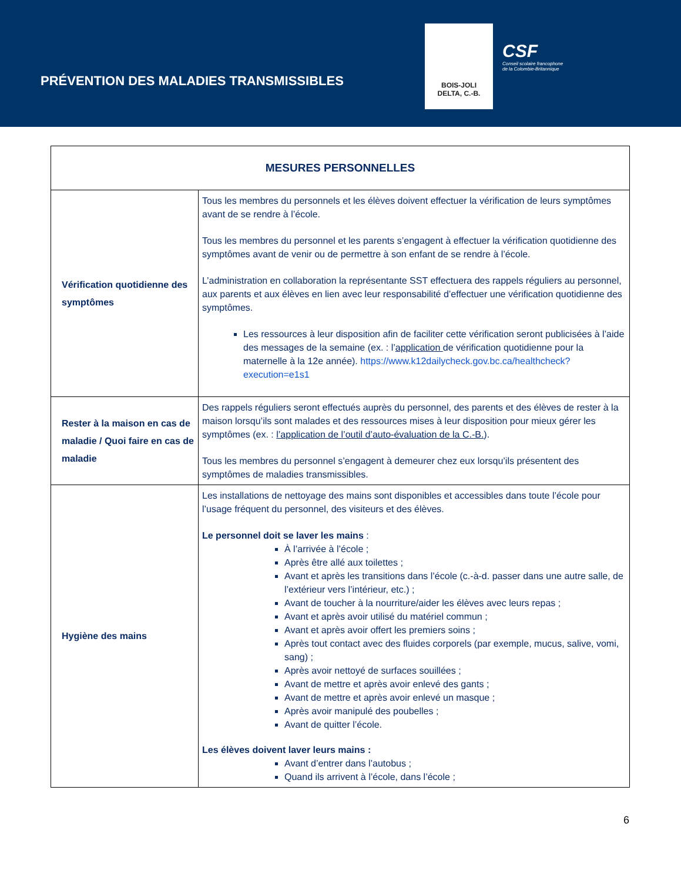PRÉVENTION DES MALADIES TRANSMISSIBLES
BOIS-JOLI
DELTA, C.-B.
CSF
Conseil scolaire francophone
de la Colombie-Britannique
| MESURES PERSONNELLES | |
| --- | --- |
| Vérification quotidienne des symptômes | Tous les membres du personnels et les élèves doivent effectuer la vérification de leurs symptômes avant de se rendre à l’école. Tous les membres du personnel et les parents s’engagent à effectuer la vérification quotidienne des symptômes avant de venir ou de permettre à son enfant de se rendre à l’école. L’administration en collaboration la représentante SST effectuera des rappels réguliers au personnel, aux parents et aux élèves en lien avec leur responsabilité d’effectuer une vérification quotidienne des symptômes. Les ressources à leur disposition afin de faciliter cette vérification seront publicisées à l’aide des messages de la semaine (ex. : l’ application de vérification quotidienne pour la maternelle à la 12e année). https://www.k12dailycheck.gov.bc.ca/healthcheck?execution=e1s1 |
| Rester à la maison en cas de maladie / Quoi faire en cas de maladie | Des rappels réguliers seront effectués auprès du personnel, des parents et des élèves de rester à la maison lorsqu’ils sont malades et des ressources mises à leur disposition pour mieux gérer les symptômes (ex. : l’application de l’outil d’auto-évaluation de la C.-B. ). Tous les membres du personnel s’engagent à demeurer chez eux lorsqu’ils présentent des symptômes de maladies transmissibles. |
| Hygiène des mains | Les installations de nettoyage des mains sont disponibles et accessibles dans toute l’école pour l’usage fréquent du personnel, des visiteurs et des élèves. Le personnel doit se laver les mains : À l’arrivée à l’école ; Après être allé aux toilettes ; Avant et après les transitions dans l’école (c.-à-d. passer dans une autre salle, de l’extérieur vers l’intérieur, etc.) ; Avant de toucher à la nourriture/aider les élèves avec leurs repas ; Avant et après avoir utilisé du matériel commun ; Avant et après avoir offert les premiers soins ; Après tout contact avec des fluides corporels (par exemple, mucus, salive, vomi, sang) ; Après avoir nettoyé de surfaces souillées ; Avant de mettre et après avoir enlevé des gants ; Avant de mettre et après avoir enlevé un masque ; Après avoir manipulé des poubelles ; Avant de quitter l’école. Les élèves doivent laver leurs mains : Avant d’entrer dans l’autobus ; Quand ils arrivent à l’école, dans l’école ; |
6